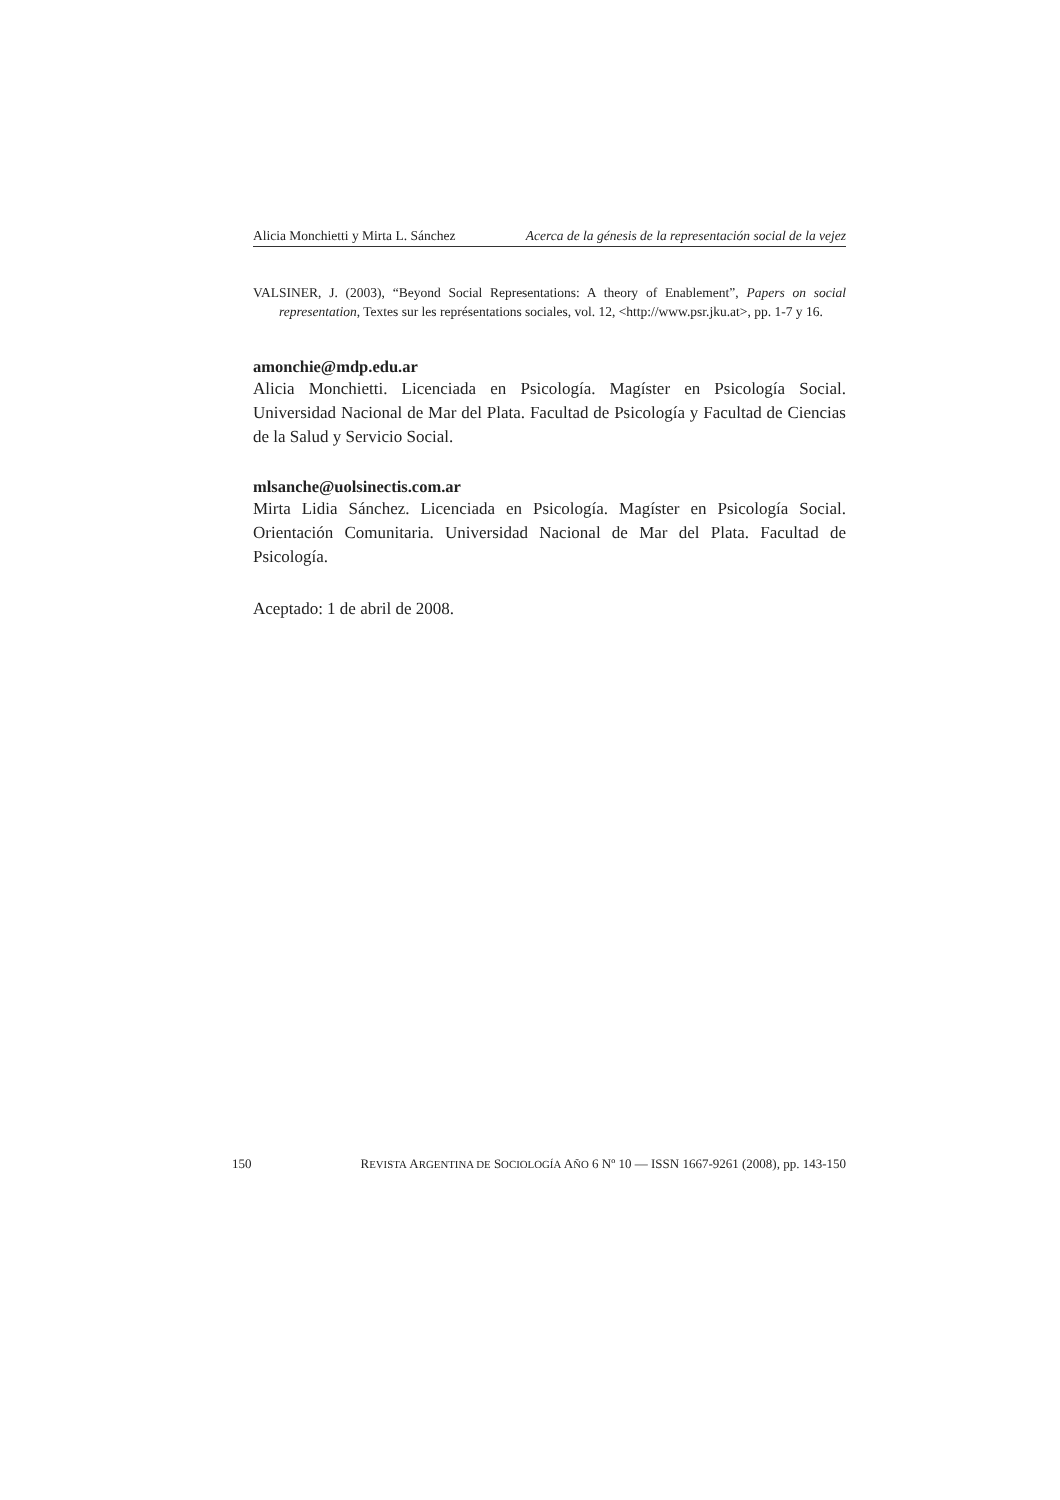Alicia Monchietti y Mirta L. Sánchez Acerca de la génesis de la representación social de la vejez
VALSINER, J. (2003), “Beyond Social Representations: A theory of Enablement”, Papers on social representation, Textes sur les représentations sociales, vol. 12, <http://www.psr.jku.at>, pp. 1-7 y 16.
amonchie@mdp.edu.ar
Alicia Monchietti. Licenciada en Psicología. Magíster en Psicología Social. Universidad Nacional de Mar del Plata. Facultad de Psicología y Facultad de Ciencias de la Salud y Servicio Social.
mlsanche@uolsinectis.com.ar
Mirta Lidia Sánchez. Licenciada en Psicología. Magíster en Psicología Social. Orientación Comunitaria. Universidad Nacional de Mar del Plata. Facultad de Psicología.
Aceptado: 1 de abril de 2008.
150 REVISTA ARGENTINA DE SOCIOLOGÍA AÑO 6 Nº 10 — ISSN 1667-9261 (2008), pp. 143-150